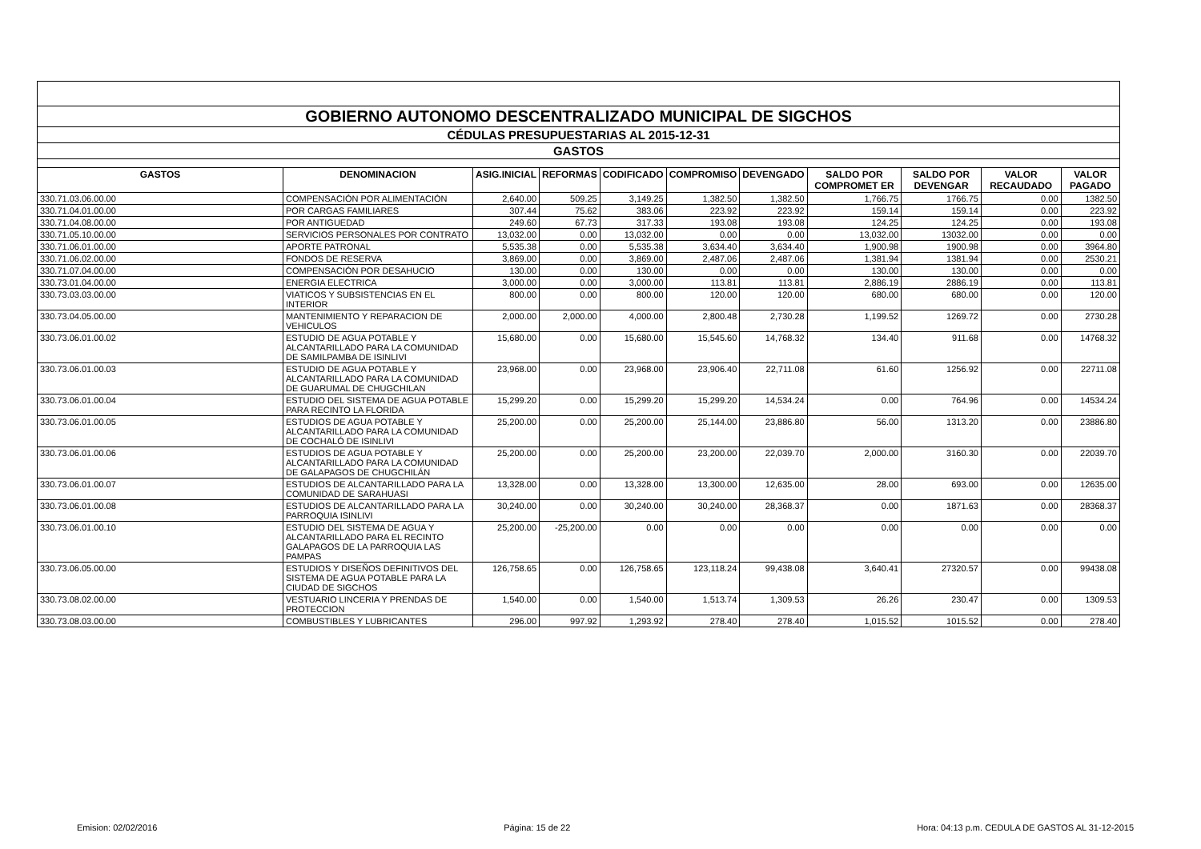| GOBIERNO AUTONOMO DESCENTRALIZADO MUNICIPAL DE SIGCHOS | | | | | | | | | | |
| CÉDULAS PRESUPUESTARIAS AL 2015-12-31 | | | | | | | | | | |
| GASTOS | | | | | | | | | | |
| GASTOS | DENOMINACION | ASIG.INICIAL | REFORMAS | CODIFICADO | COMPROMISO | DEVENGADO | SALDO POR COMPROMET ER | SALDO POR DEVENGAR | VALOR RECAUDADO | VALOR PAGADO |
| 330.71.03.06.00.00 | COMPENSACIÓN POR ALIMENTACIÓN | 2,640.00 | 509.25 | 3,149.25 | 1,382.50 | 1,382.50 | 1,766.75 | 1766.75 | 0.00 | 1382.50 |
| 330.71.04.01.00.00 | POR CARGAS FAMILIARES | 307.44 | 75.62 | 383.06 | 223.92 | 223.92 | 159.14 | 159.14 | 0.00 | 223.92 |
| 330.71.04.08.00.00 | POR ANTIGUEDAD | 249.60 | 67.73 | 317.33 | 193.08 | 193.08 | 124.25 | 124.25 | 0.00 | 193.08 |
| 330.71.05.10.00.00 | SERVICIOS PERSONALES POR CONTRATO | 13,032.00 | 0.00 | 13,032.00 | 0.00 | 0.00 | 13,032.00 | 13032.00 | 0.00 | 0.00 |
| 330.71.06.01.00.00 | APORTE PATRONAL | 5,535.38 | 0.00 | 5,535.38 | 3,634.40 | 3,634.40 | 1,900.98 | 1900.98 | 0.00 | 3964.80 |
| 330.71.06.02.00.00 | FONDOS DE RESERVA | 3,869.00 | 0.00 | 3,869.00 | 2,487.06 | 2,487.06 | 1,381.94 | 1381.94 | 0.00 | 2530.21 |
| 330.71.07.04.00.00 | COMPENSACIÓN POR DESAHUCIO | 130.00 | 0.00 | 130.00 | 0.00 | 0.00 | 130.00 | 130.00 | 0.00 | 0.00 |
| 330.73.01.04.00.00 | ENERGIA ELECTRICA | 3,000.00 | 0.00 | 3,000.00 | 113.81 | 113.81 | 2,886.19 | 2886.19 | 0.00 | 113.81 |
| 330.73.03.03.00.00 | VIATICOS Y SUBSISTENCIAS EN EL INTERIOR | 800.00 | 0.00 | 800.00 | 120.00 | 120.00 | 680.00 | 680.00 | 0.00 | 120.00 |
| 330.73.04.05.00.00 | MANTENIMIENTO Y REPARACION DE VEHICULOS | 2,000.00 | 2,000.00 | 4,000.00 | 2,800.48 | 2,730.28 | 1,199.52 | 1269.72 | 0.00 | 2730.28 |
| 330.73.06.01.00.02 | ESTUDIO DE AGUA POTABLE Y ALCANTARILLADO PARA LA COMUNIDAD DE SAMILPAMBA DE ISINLIVI | 15,680.00 | 0.00 | 15,680.00 | 15,545.60 | 14,768.32 | 134.40 | 911.68 | 0.00 | 14768.32 |
| 330.73.06.01.00.03 | ESTUDIO DE AGUA POTABLE Y ALCANTARILLADO PARA LA COMUNIDAD DE GUARUMAL DE CHUGCHILAN | 23,968.00 | 0.00 | 23,968.00 | 23,906.40 | 22,711.08 | 61.60 | 1256.92 | 0.00 | 22711.08 |
| 330.73.06.01.00.04 | ESTUDIO DEL SISTEMA DE AGUA POTABLE PARA RECINTO LA FLORIDA | 15,299.20 | 0.00 | 15,299.20 | 15,299.20 | 14,534.24 | 0.00 | 764.96 | 0.00 | 14534.24 |
| 330.73.06.01.00.05 | ESTUDIOS DE AGUA POTABLE Y ALCANTARILLADO PARA LA COMUNIDAD DE COCHALÓ DE ISINLIVI | 25,200.00 | 0.00 | 25,200.00 | 25,144.00 | 23,886.80 | 56.00 | 1313.20 | 0.00 | 23886.80 |
| 330.73.06.01.00.06 | ESTUDIOS DE AGUA POTABLE Y ALCANTARILLADO PARA LA COMUNIDAD DE GALAPAGOS DE CHUGCHILÁN | 25,200.00 | 0.00 | 25,200.00 | 23,200.00 | 22,039.70 | 2,000.00 | 3160.30 | 0.00 | 22039.70 |
| 330.73.06.01.00.07 | ESTUDIOS DE ALCANTARILLADO PARA LA COMUNIDAD DE SARAHUASI | 13,328.00 | 0.00 | 13,328.00 | 13,300.00 | 12,635.00 | 28.00 | 693.00 | 0.00 | 12635.00 |
| 330.73.06.01.00.08 | ESTUDIOS DE ALCANTARILLADO PARA LA PARROQUIA ISINLIVI | 30,240.00 | 0.00 | 30,240.00 | 30,240.00 | 28,368.37 | 0.00 | 1871.63 | 0.00 | 28368.37 |
| 330.73.06.01.00.10 | ESTUDIO DEL SISTEMA DE AGUA Y ALCANTARILLADO PARA EL RECINTO GALAPAGOS DE LA PARROQUIA LAS PAMPAS | 25,200.00 | -25,200.00 | 0.00 | 0.00 | 0.00 | 0.00 | 0.00 | 0.00 | 0.00 |
| 330.73.06.05.00.00 | ESTUDIOS Y DISEÑOS DEFINITIVOS DEL SISTEMA DE AGUA POTABLE PARA LA CIUDAD DE SIGCHOS | 126,758.65 | 0.00 | 126,758.65 | 123,118.24 | 99,438.08 | 3,640.41 | 27320.57 | 0.00 | 99438.08 |
| 330.73.08.02.00.00 | VESTUARIO LINCERIA Y PRENDAS DE PROTECCION | 1,540.00 | 0.00 | 1,540.00 | 1,513.74 | 1,309.53 | 26.26 | 230.47 | 0.00 | 1309.53 |
| 330.73.08.03.00.00 | COMBUSTIBLES Y LUBRICANTES | 296.00 | 997.92 | 1,293.92 | 278.40 | 278.40 | 1,015.52 | 1015.52 | 0.00 | 278.40 |
Emision: 02/02/2016 Página: 15 de 22 Hora: 04:13 p.m. CEDULA DE GASTOS AL 31-12-2015